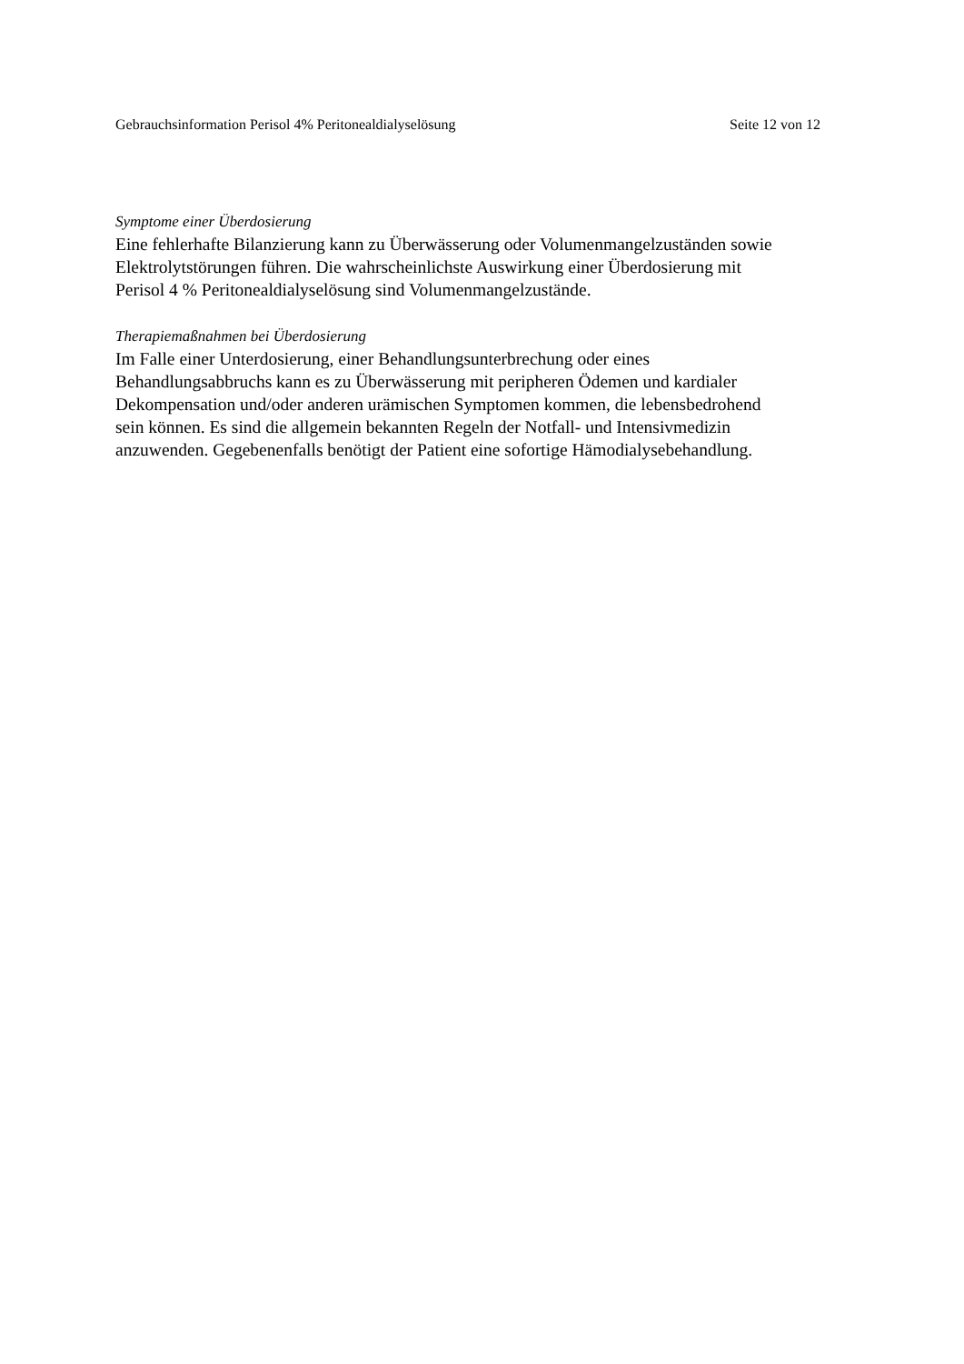Gebrauchsinformation Perisol 4% Peritonealdialyselösung Seite 12 von 12
Symptome einer Überdosierung
Eine fehlerhafte Bilanzierung kann zu Überwässerung oder Volumenmangelzuständen sowie
Elektrolytstörungen führen. Die wahrscheinlichste Auswirkung einer Überdosierung mit
Perisol 4 % Peritonealdialyselösung sind Volumenmangelzustände.
Therapiemaßnahmen bei Überdosierung
Im Falle einer Unterdosierung, einer Behandlungsunterbrechung oder eines
Behandlungsabbruchs kann es zu Überwässerung mit peripheren Ödemen und kardialer
Dekompensation und/oder anderen urämischen Symptomen kommen, die lebensbedrohend
sein können. Es sind die allgemein bekannten Regeln der Notfall- und Intensivmedizin
anzuwenden. Gegebenenfalls benötigt der Patient eine sofortige Hämodialysebehandlung.